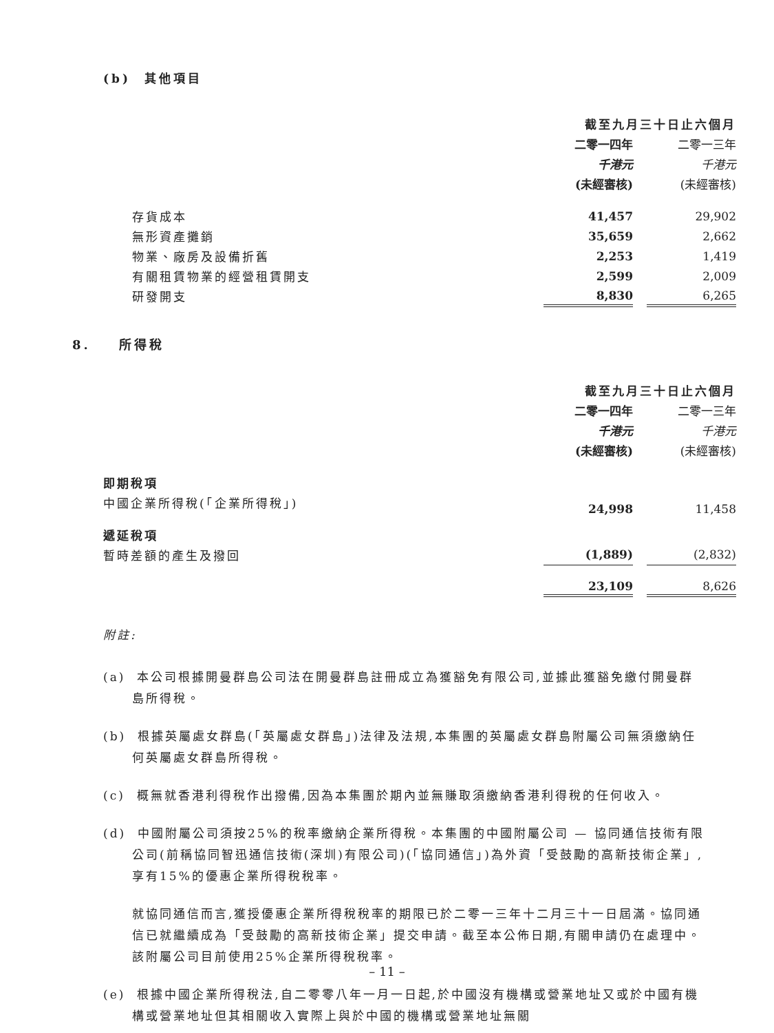(b) 其他項目
| | 截至九月三十日止六個月 | | |
| --- | --- | --- | --- |
| | 二零一四年 | | 二零一三年 |
| | 千港元 | | 千港元 |
| | (未經審核) | | (未經審核) |
| 存貨成本 | 41,457 | | 29,902 |
| 無形資產攤銷 | 35,659 | | 2,662 |
| 物業、廠房及設備折舊 | 2,253 | | 1,419 |
| 有關租賃物業的經營租賃開支 | 2,599 | | 2,009 |
| 研發開支 | 8,830 | | 6,265 |
8. 所得稅
| | 截至九月三十日止六個月 | | |
| --- | --- | --- | --- |
| | 二零一四年 | | 二零一三年 |
| | 千港元 | | 千港元 |
| | (未經審核) | | (未經審核) |
| 即期稅項 | | | |
| 中國企業所得稅(「企業所得稅」) | 24,998 | | 11,458 |
| 遞延稅項 | | | |
| 暫時差額的產生及撥回 | (1,889) | | (2,832) |
| | 23,109 | | 8,626 |
附註:
(a) 本公司根據開曼群島公司法在開曼群島註冊成立為獲豁免有限公司,並據此獲豁免繳付開曼群島所得稅。
(b) 根據英屬處女群島(「英屬處女群島」)法律及法規,本集團的英屬處女群島附屬公司無須繳納任何英屬處女群島所得稅。
(c) 概無就香港利得稅作出撥備,因為本集團於期內並無賺取須繳納香港利得稅的任何收入。
(d) 中國附屬公司須按25%的稅率繳納企業所得稅。本集團的中國附屬公司 — 協同通信技術有限公司(前稱協同智迅通信技術(深圳)有限公司)(「協同通信」)為外資「受鼓勵的高新技術企業」,享有15%的優惠企業所得稅稅率。
就協同通信而言,獲授優惠企業所得稅稅率的期限已於二零一三年十二月三十一日屆滿。協同通信已就繼續成為「受鼓勵的高新技術企業」提交申請。截至本公佈日期,有關申請仍在處理中。該附屬公司目前使用25%企業所得稅稅率。
(e) 根據中國企業所得稅法,自二零零八年一月一日起,於中國沒有機構或營業地址又或於中國有機構或營業地址但其相關收入實際上與於中國的機構或營業地址無關
– 11 –